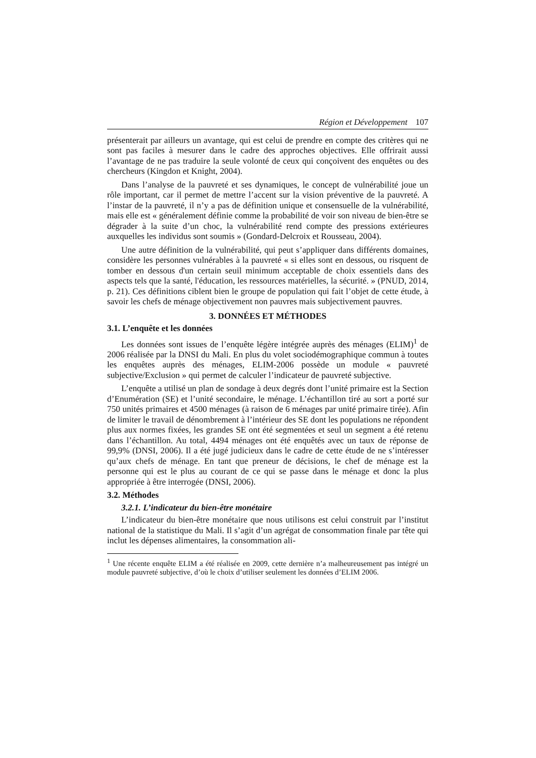Région et Développement 107
présenterait par ailleurs un avantage, qui est celui de prendre en compte des critères qui ne sont pas faciles à mesurer dans le cadre des approches objectives. Elle offrirait aussi l’avantage de ne pas traduire la seule volonté de ceux qui conçoivent des enquêtes ou des chercheurs (Kingdon et Knight, 2004).
Dans l’analyse de la pauvreté et ses dynamiques, le concept de vulnérabilité joue un rôle important, car il permet de mettre l’accent sur la vision préventive de la pauvreté. A l’instar de la pauvreté, il n’y a pas de définition unique et consensuelle de la vulnérabilité, mais elle est « généralement définie comme la probabilité de voir son niveau de bien-être se dégrader à la suite d’un choc, la vulnérabilité rend compte des pressions extérieures auxquelles les individus sont soumis » (Gondard-Delcroix et Rousseau, 2004).
Une autre définition de la vulnérabilité, qui peut s’appliquer dans différents domaines, considère les personnes vulnérables à la pauvreté « si elles sont en dessous, ou risquent de tomber en dessous d'un certain seuil minimum acceptable de choix essentiels dans des aspects tels que la santé, l'éducation, les ressources matérielles, la sécurité. » (PNUD, 2014, p. 21). Ces définitions ciblent bien le groupe de population qui fait l’objet de cette étude, à savoir les chefs de ménage objectivement non pauvres mais subjectivement pauvres.
3. DONNÉES ET MÉTHODES
3.1. L’enquête et les données
Les données sont issues de l’enquête légère intégrée auprès des ménages (ELIM)<sup>1</sup> de 2006 réalisée par la DNSI du Mali. En plus du volet sociodémographique commun à toutes les enquêtes auprès des ménages, ELIM-2006 possède un module « pauvreté subjective/Exclusion » qui permet de calculer l’indicateur de pauvreté subjective.
L’enquête a utilisé un plan de sondage à deux degrés dont l’unité primaire est la Section d’Enumération (SE) et l’unité secondaire, le ménage. L’échantillon tiré au sort a porté sur 750 unités primaires et 4500 ménages (à raison de 6 ménages par unité primaire tirée). Afin de limiter le travail de dénombrement à l’intérieur des SE dont les populations ne répondent plus aux normes fixées, les grandes SE ont été segmentées et seul un segment a été retenu dans l’échantillon. Au total, 4494 ménages ont été enquêtés avec un taux de réponse de 99,9% (DNSI, 2006). Il a été jugé judicieux dans le cadre de cette étude de ne s’intéresser qu’aux chefs de ménage. En tant que preneur de décisions, le chef de ménage est la personne qui est le plus au courant de ce qui se passe dans le ménage et donc la plus appropriée à être interrogée (DNSI, 2006).
3.2. Méthodes
3.2.1. L’indicateur du bien-être monétaire
L’indicateur du bien-être monétaire que nous utilisons est celui construit par l’institut national de la statistique du Mali. Il s’agit d’un agrégat de consommation finale par tête qui inclut les dépenses alimentaires, la consommation ali-
<sup>1</sup> Une récente enquête ELIM a été réalisée en 2009, cette dernière n’a malheureusement pas intégré un module pauvreté subjective, d’où le choix d’utiliser seulement les données d’ELIM 2006.